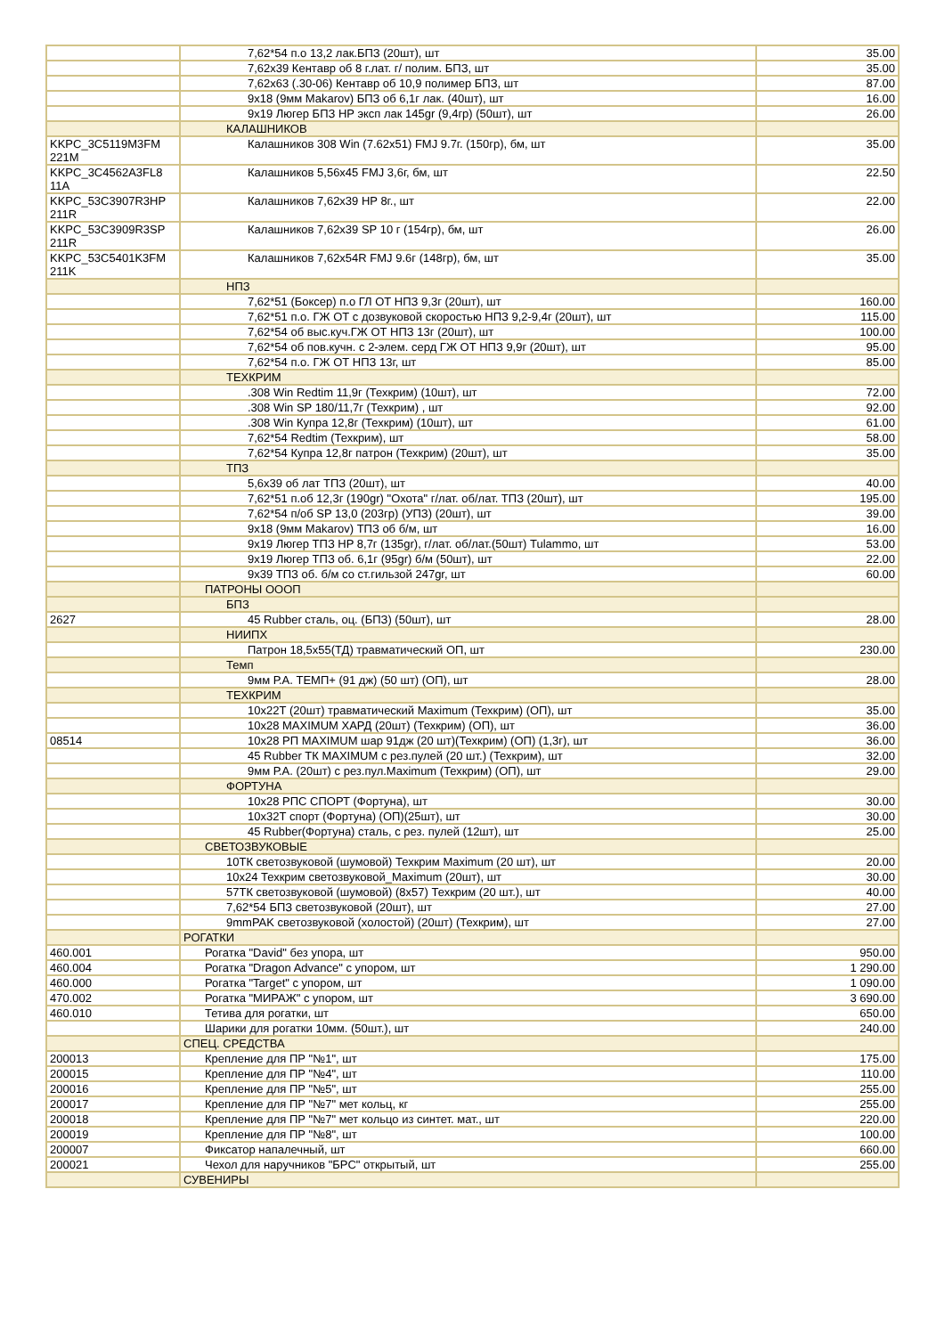| | 7,62*54 п.о 13,2 лак.БПЗ (20шт), шт | 35.00 |
| | 7,62x39 Кентавр об 8 г.лат. г/ полим. БПЗ, шт | 35.00 |
| | 7,62x63 (.30-06) Кентавр об 10,9 полимер БПЗ, шт | 87.00 |
| | 9x18 (9мм Makarov) БПЗ об 6,1г лак. (40шт), шт | 16.00 |
| | 9x19 Люгер БПЗ HP эксп лак 145gr (9,4гр) (50шт), шт | 26.00 |
| | КАЛАШНИКОВ | |
| KKPC_3C5119M3FM 221M | Калашников 308 Win (7.62x51) FMJ 9.7г. (150гр), бм, шт | 35.00 |
| KKPC_3C4562A3FL8 11A | Калашников 5,56x45 FMJ 3,6г, бм, шт | 22.50 |
| KKPC_53C3907R3HP 211R | Калашников 7,62x39 HP 8г., шт | 22.00 |
| KKPC_53C3909R3SP 211R | Калашников 7,62x39 SP 10 г (154гр), бм, шт | 26.00 |
| KKPC_53C5401K3FM 211K | Калашников 7,62x54R FMJ 9.6г (148гр), бм, шт | 35.00 |
| | НПЗ | |
| | 7,62*51 (Боксер) п.о ГЛ ОТ НПЗ 9,3г (20шт), шт | 160.00 |
| | 7,62*51 п.о. ГЖ ОТ с дозвуковой скоростью НПЗ 9,2-9,4г (20шт), шт | 115.00 |
| | 7,62*54 об выс.куч.ГЖ ОТ НПЗ 13г (20шт), шт | 100.00 |
| | 7,62*54 об пов.кучн. с 2-элем. серд ГЖ ОТ НПЗ 9,9г (20шт), шт | 95.00 |
| | 7,62*54 п.о. ГЖ ОТ НПЗ 13г, шт | 85.00 |
| | ТЕХКРИМ | |
| | .308 Win Redtim 11,9г (Техкрим) (10шт), шт | 72.00 |
| | .308 Win SP 180/11,7г (Техкрим) , шт | 92.00 |
| | .308 Win Купра 12,8г (Техкрим) (10шт), шт | 61.00 |
| | 7,62*54 Redtim (Техкрим), шт | 58.00 |
| | 7,62*54 Купра 12,8г патрон (Техкрим) (20шт), шт | 35.00 |
| | ТПЗ | |
| | 5,6x39 об лат ТПЗ (20шт), шт | 40.00 |
| | 7,62*51 п.об 12,3г (190gr) "Охота" г/лат. об/лат. ТПЗ (20шт), шт | 195.00 |
| | 7,62*54 п/об SP 13,0 (203гр) (УПЗ) (20шт), шт | 39.00 |
| | 9x18 (9мм Makarov) ТПЗ об б/м, шт | 16.00 |
| | 9x19 Люгер ТПЗ HP 8,7г (135gr), г/лат. об/лат.(50шт) Tulammo, шт | 53.00 |
| | 9x19 Люгер ТПЗ об. 6,1г (95gr) б/м (50шт), шт | 22.00 |
| | 9x39 ТПЗ об. б/м со ст.гильзой 247gr, шт | 60.00 |
| | ПАТРОНЫ ОООП | |
| | БПЗ | |
| 2627 | 45 Rubber сталь, оц. (БПЗ) (50шт), шт | 28.00 |
| | НИИПХ | |
| | Патрон 18,5x55(ТД) травматический ОП, шт | 230.00 |
| | Темп | |
| | 9мм Р.А. ТЕМП+ (91 дж) (50 шт) (ОП), шт | 28.00 |
| | ТЕХКРИМ | |
| | 10x22Т (20шт) травматический Maximum (Техкрим) (ОП), шт | 35.00 |
| | 10x28 MAXIMUM ХАРД (20шт) (Техкрим) (ОП), шт | 36.00 |
| 08514 | 10x28 РП MAXIMUM шар 91дж (20 шт)(Техкрим) (ОП) (1,3г), шт | 36.00 |
| | 45 Rubber ТК MAXIMUM с рез.пулей (20 шт.) (Техкрим), шт | 32.00 |
| | 9мм Р.А. (20шт) с рез.пул.Maximum (Техкрим) (ОП), шт | 29.00 |
| | ФОРТУНА | |
| | 10x28 РПС СПОРТ (Фортуна), шт | 30.00 |
| | 10x32Т спорт (Фортуна) (ОП)(25шт), шт | 30.00 |
| | 45 Rubber(Фортуна) сталь, с рез. пулей (12шт), шт | 25.00 |
| | СВЕТОЗВУКОВЫЕ | |
| | 10ТК светозвуковой (шумовой) Техкрим Maximum (20 шт), шт | 20.00 |
| | 10x24 Техкрим светозвуковой_Maximum (20шт), шт | 30.00 |
| | 57ТК светозвуковой (шумовой) (8x57) Техкрим (20 шт.), шт | 40.00 |
| | 7,62*54 БПЗ светозвуковой (20шт), шт | 27.00 |
| | 9mmPAK светозвуковой (холостой) (20шт) (Техкрим), шт | 27.00 |
| | РОГАТКИ | |
| 460.001 | Рогатка "David" без упора, шт | 950.00 |
| 460.004 | Рогатка "Dragon Advance" с упором, шт | 1 290.00 |
| 460.000 | Рогатка "Target" с упором, шт | 1 090.00 |
| 470.002 | Рогатка "МИРАЖ" с упором, шт | 3 690.00 |
| 460.010 | Тетива для рогатки, шт | 650.00 |
| | Шарики для рогатки 10мм. (50шт.), шт | 240.00 |
| | СПЕЦ. СРЕДСТВА | |
| 200013 | Крепление для ПР "№1", шт | 175.00 |
| 200015 | Крепление для ПР "№4", шт | 110.00 |
| 200016 | Крепление для ПР "№5", шт | 255.00 |
| 200017 | Крепление для ПР "№7" мет кольц, кг | 255.00 |
| 200018 | Крепление для ПР "№7" мет кольцо из синтет. мат., шт | 220.00 |
| 200019 | Крепление для ПР "№8", шт | 100.00 |
| 200007 | Фиксатор напалечный, шт | 660.00 |
| 200021 | Чехол для наручников "БРС" открытый, шт | 255.00 |
| | СУВЕНИРЫ | |